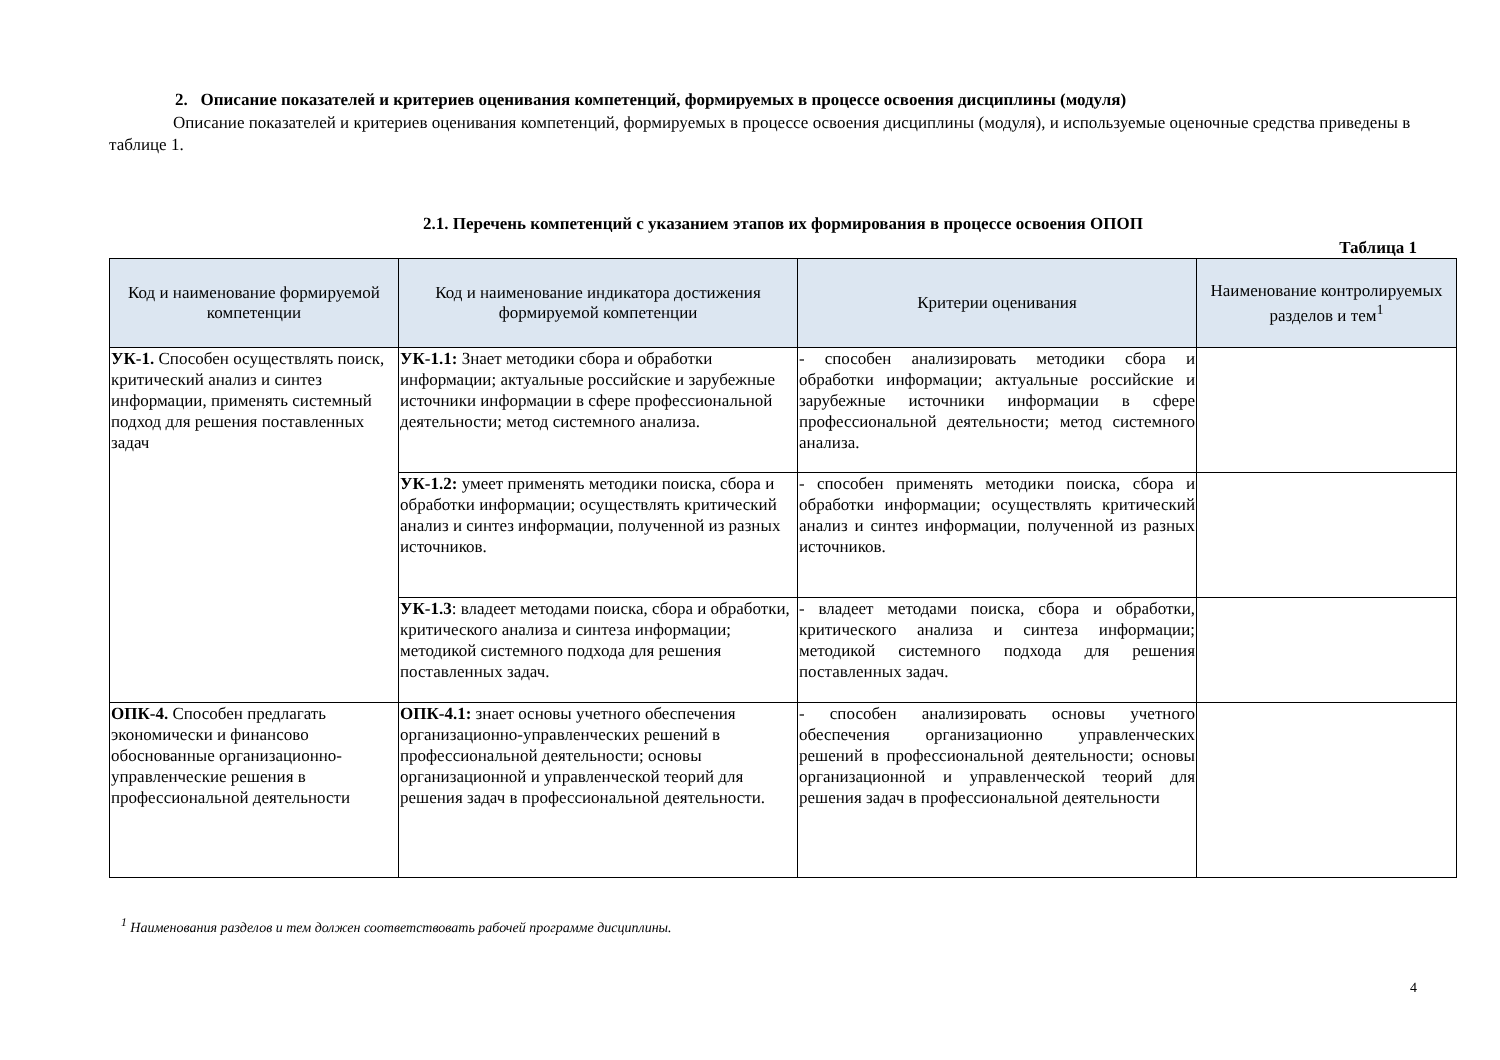2. Описание показателей и критериев оценивания компетенций, формируемых в процессе освоения дисциплины (модуля)
Описание показателей и критериев оценивания компетенций, формируемых в процессе освоения дисциплины (модуля), и используемые оценочные средства приведены в таблице 1.
2.1. Перечень компетенций с указанием этапов их формирования в процессе освоения ОПОП
Таблица 1
| Код и наименование формируемой компетенции | Код и наименование индикатора достижения формируемой компетенции | Критерии оценивания | Наименование контролируемых разделов и тем<sup>1</sup> |
| --- | --- | --- | --- |
| УК-1. Способен осуществлять поиск, критический анализ и синтез информации, применять системный подход для решения поставленных задач | УК-1.1: Знает методики сбора и обработки информации; актуальные российские и зарубежные источники информации в сфере профессиональной деятельности; метод системного анализа. | - способен анализировать методики сбора и обработки информации; актуальные российские и зарубежные источники информации в сфере профессиональной деятельности; метод системного анализа. | |
| | УК-1.2: умеет применять методики поиска, сбора и обработки информации; осуществлять критический анализ и синтез информации, полученной из разных источников. | - способен применять методики поиска, сбора и обработки информации; осуществлять критический анализ и синтез информации, полученной из разных источников. | |
| | УК-1.3 : владеет методами поиска, сбора и обработки, критического анализа и синтеза информации; методикой системного подхода для решения поставленных задач. | - владеет методами поиска, сбора и обработки, критического анализа и синтеза информации; методикой системного подхода для решения поставленных задач. | |
| ОПК-4. Способен предлагать экономически и финансово обоснованные организационно-управленческие решения в профессиональной деятельности | ОПК-4.1: знает основы учетного обеспечения организационно-управленческих решений в профессиональной деятельности; основы организационной и управленческой теорий для решения задач в профессиональной деятельности. | - способен анализировать основы учетного обеспечения организационно управленческих решений в профессиональной деятельности; основы организационной и управленческой теорий для решения задач в профессиональной деятельности | |
<sup>1</sup> Наименования разделов и тем должен соответствовать рабочей программе дисциплины.
4